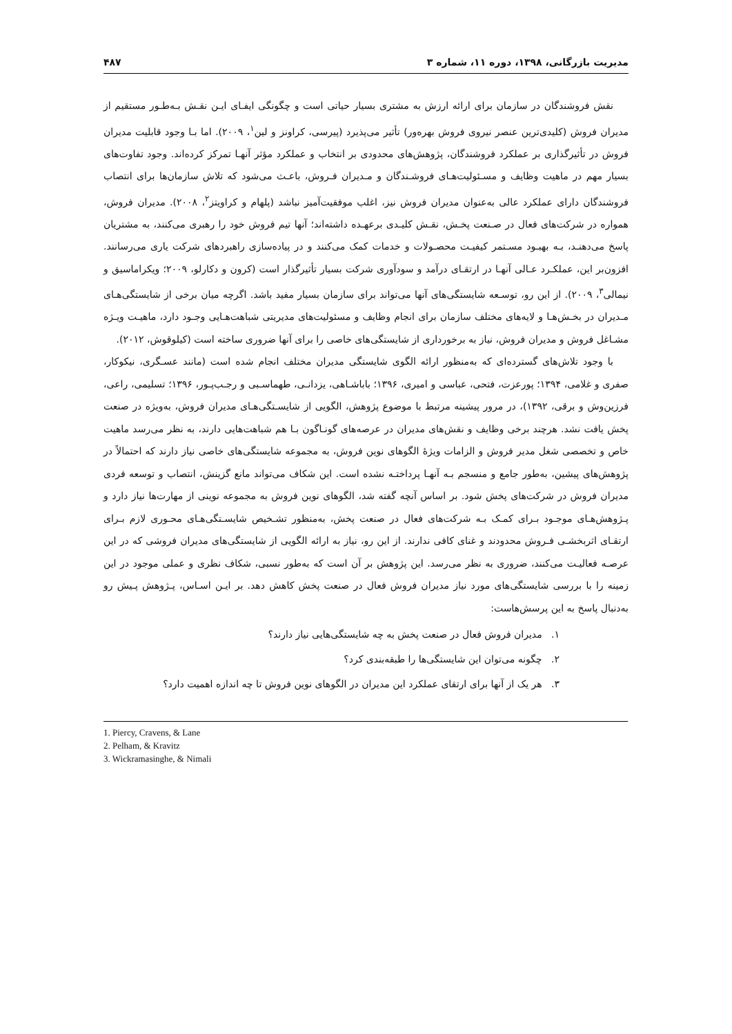مدیریت بازرگانی، ۱۳۹۸، دوره ۱۱، شماره ۳ ۴۸۷
نقش فروشندگان در سازمان برای ارائه ارزش به مشتری بسیار حیاتی است و چگونگی ایفـای ایـن نقـش بـه‌طـور مستقیم از مدیران فروش (کلیدی‌ترین عنصر نیروی فروش بهره‌ور) تأثیر می‌پذیرد (پیرسی، کراونز و لین<sup>۱</sup>، ۲۰۰۹). اما بـا وجود قابلیت مدیران فروش در تأثیرگذاری بر عملکرد فروشندگان، پژوهش‌های محدودی بر انتخاب و عملکرد مؤثر آنهـا تمرکز کرده‌اند. وجود تفاوت‌های بسیار مهم در ماهیت وظایف و مسـئولیت‌هـای فروشـندگان و مـدیران فـروش، باعـث می‌شود که تلاش سازمان‌ها برای انتصاب فروشندگان دارای عملکرد عالی به‌عنوان مدیران فروش نیز، اغلب موفقیت‌آمیز نباشد (پلهام و کراویتز<sup>۲</sup>، ۲۰۰۸). مدیران فروش، همواره در شرکت‌های فعال در صـنعت پخـش، نقـش کلیـدی برعهـده داشته‌اند؛ آنها تیم فروش خود را رهبری می‌کنند، به مشتریان پاسخ می‌دهنـد، بـه بهبـود مسـتمر کیفیـت محصـولات و خدمات کمک می‌کنند و در پیاده‌سازی راهبردهای شرکت یاری می‌رسانند. افزون‌بر این، عملکـرد عـالی آنهـا در ارتقـای درآمد و سودآوری شرکت بسیار تأثیرگذار است (کرون و دکارلو، ۲۰۰۹؛ ویکراماسیق و نیمالی<sup>۳</sup>، ۲۰۰۹). از این رو، توسـعه شایستگی‌های آنها می‌تواند برای سازمان بسیار مفید باشد. اگرچه میان برخی از شایستگی‌هـای مـدیران در بخـش‌هـا و لایه‌های مختلف سازمان برای انجام وظایف و مسئولیت‌های مدیریتی شباهت‌هـایی وجـود دارد، ماهیـت ویـژه مشـاغل فروش و مدیران فروش، نیاز به برخورداری از شایستگی‌های خاصی را برای آنها ضروری ساخته است (کیلوقوش، ۲۰۱۲).
با وجود تلاش‌های گسترده‌ای که به‌منظور ارائه الگوی شایستگی مدیران مختلف انجام شده است (مانند عسـگری، نیکوکار، صفری و غلامی، ۱۳۹۴؛ پورعزت، فتحی، عباسی و امیری، ۱۳۹۶؛ باباشـاهی، یزدانـی، طهماسـبی و رجـب‌پـور، ۱۳۹۶؛ تسلیمی، راعی، فرزین‌وش و برقی، ۱۳۹۲)، در مرور پیشینه مرتبط با موضوع پژوهش، الگویی از شایسـتگی‌هـای مدیران فروش، به‌ویژه در صنعت پخش یافت نشد. هرچند برخی وظایف و نقش‌های مدیران در عرصه‌های گونـاگون بـا هم شباهت‌هایی دارند، به نظر می‌رسد ماهیت خاص و تخصصی شغل مدیر فروش و الزامات ویژهٔ الگوهای نوین فروش، به مجموعه شایستگی‌های خاصی نیاز دارند که احتمالاً در پژوهش‌های پیشین، به‌طور جامع و منسجم بـه آنهـا پرداختـه نشده است. این شکاف می‌تواند مانع گزینش، انتصاب و توسعه فردی مدیران فروش در شرکت‌های پخش شود. بر اساس آنچه گفته شد، الگوهای نوین فروش به مجموعه نوینی از مهارت‌ها نیاز دارد و پـژوهش‌هـای موجـود بـرای کمـک بـه شرکت‌های فعال در صنعت پخش، به‌منظور تشـخیص شایسـتگی‌هـای محـوری لازم بـرای ارتقـای اثربخشـی فـروش محدودند و غنای کافی ندارند. از این رو، نیاز به ارائه الگویی از شایستگی‌های مدیران فروشی که در این عرصـه فعالیـت می‌کنند، ضروری به نظر می‌رسد. این پژوهش بر آن است که به‌طور نسبی، شکاف نظری و عملی موجود در این زمینه را با بررسی شایستگی‌های مورد نیاز مدیران فروش فعال در صنعت پخش کاهش دهد. بر ایـن اسـاس، پـژوهش پـیش رو به‌دنبال پاسخ به این پرسش‌هاست:
۱. مدیران فروش فعال در صنعت پخش به چه شایستگی‌هایی نیاز دارند؟
۲. چگونه می‌توان این شایستگی‌ها را طبقه‌بندی کرد؟
۳. هر یک از آنها برای ارتقای عملکرد این مدیران در الگوهای نوین فروش تا چه اندازه اهمیت دارد؟
1. Piercy, Cravens, & Lane
2. Pelham, & Kravitz
3. Wickramasinghe, & Nimali